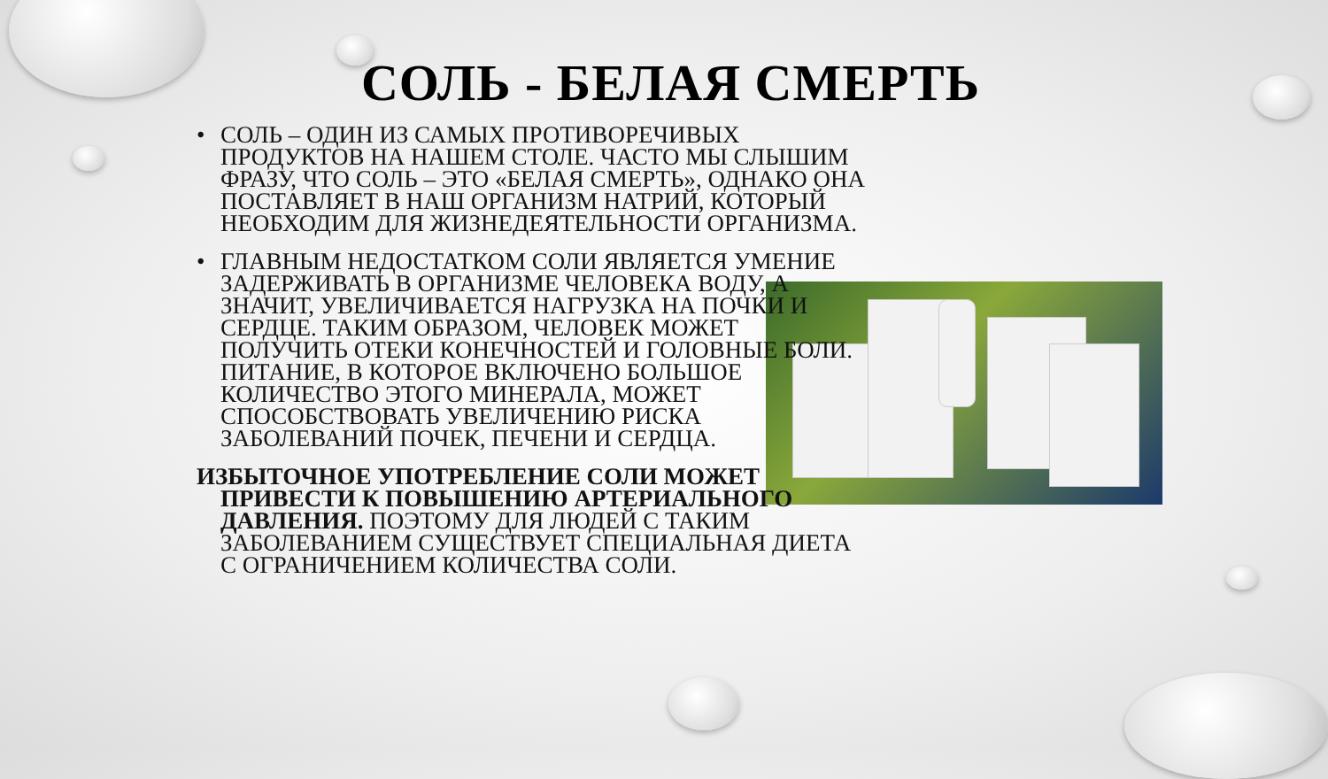СОЛЬ - БЕЛАЯ СМЕРТЬ
• СОЛЬ – ОДИН ИЗ САМЫХ ПРОТИВОРЕЧИВЫХ ПРОДУКТОВ НА НАШЕМ СТОЛЕ. ЧАСТО МЫ СЛЫШИМ ФРАЗУ, ЧТО СОЛЬ – ЭТО «БЕЛАЯ СМЕРТЬ», ОДНАКО ОНА ПОСТАВЛЯЕТ В НАШ ОРГАНИЗМ НАТРИЙ, КОТОРЫЙ НЕОБХОДИМ ДЛЯ ЖИЗНЕДЕЯТЕЛЬНОСТИ ОРГАНИЗМА.
• ГЛАВНЫМ НЕДОСТАТКОМ СОЛИ ЯВЛЯЕТСЯ УМЕНИЕ ЗАДЕРЖИВАТЬ В ОРГАНИЗМЕ ЧЕЛОВЕКА ВОДУ, А ЗНАЧИТ, УВЕЛИЧИВАЕТСЯ НАГРУЗКА НА ПОЧКИ И СЕРДЦЕ. ТАКИМ ОБРАЗОМ, ЧЕЛОВЕК МОЖЕТ ПОЛУЧИТЬ ОТЕКИ КОНЕЧНОСТЕЙ И ГОЛОВНЫЕ БОЛИ. ПИТАНИЕ, В КОТОРОЕ ВКЛЮЧЕНО БОЛЬШОЕ КОЛИЧЕСТВО ЭТОГО МИНЕРАЛА, МОЖЕТ СПОСОБСТВОВАТЬ УВЕЛИЧЕНИЮ РИСКА ЗАБОЛЕВАНИЙ ПОЧЕК, ПЕЧЕНИ И СЕРДЦА.
ИЗБЫТОЧНОЕ УПОТРЕБЛЕНИЕ СОЛИ МОЖЕТ ПРИВЕСТИ К ПОВЫШЕНИЮ АРТЕРИАЛЬНОГО ДАВЛЕНИЯ. ПОЭТОМУ ДЛЯ ЛЮДЕЙ С ТАКИМ ЗАБОЛЕВАНИЕМ СУЩЕСТВУЕТ СПЕЦИАЛЬНАЯ ДИЕТА С ОГРАНИЧЕНИЕМ КОЛИЧЕСТВА СОЛИ.